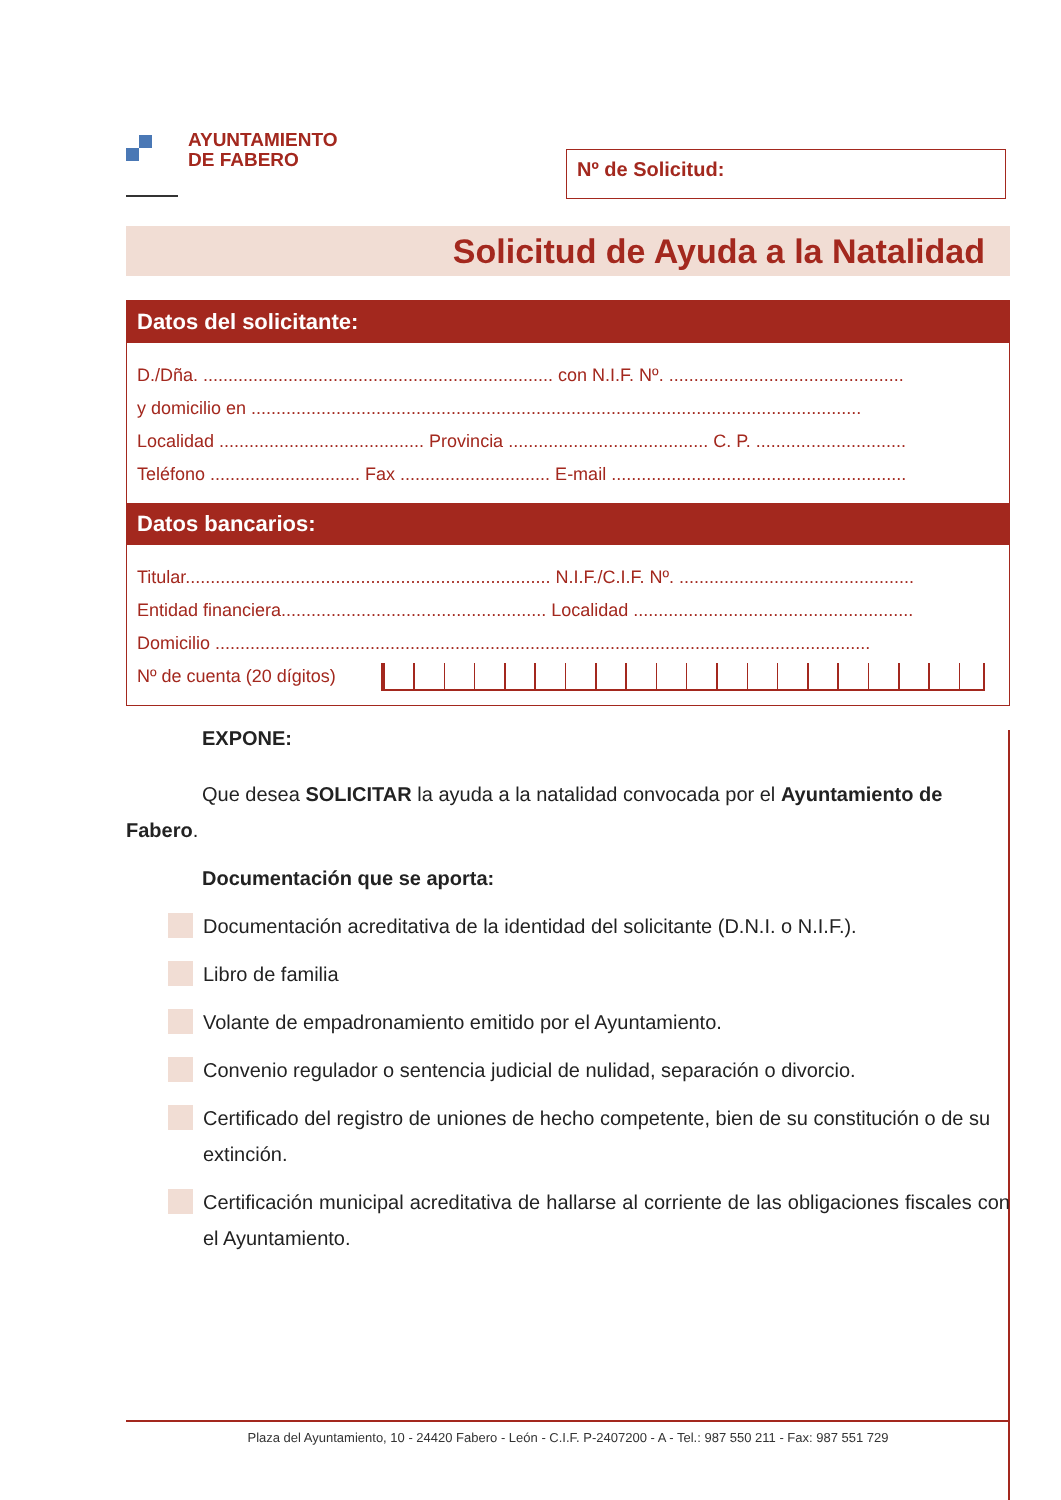AYUNTAMIENTO
DE FABERO
Nº de Solicitud:
Solicitud de Ayuda a la Natalidad
Datos del solicitante:
D./Dña. ...................................................................... con N.I.F. Nº. ...............................................
y domicilio en ..........................................................................................................................
Localidad ......................................... Provincia ........................................ C. P. ..............................
Teléfono .............................. Fax .............................. E-mail ...........................................................
Datos bancarios:
Titular......................................................................... N.I.F./C.I.F. Nº. ...............................................
Entidad financiera..................................................... Localidad ........................................................
Domicilio ...................................................................................................................................
Nº de cuenta (20 dígitos)
EXPONE:
Que desea SOLICITAR la ayuda a la natalidad convocada por el Ayuntamiento de Fabero.
Documentación que se aporta:
Documentación acreditativa de la identidad del solicitante (D.N.I. o N.I.F.).
Libro de familia
Volante de empadronamiento emitido por el Ayuntamiento.
Convenio regulador o sentencia judicial de nulidad, separación o divorcio.
Certificado del registro de uniones de hecho competente, bien de su constitución o de su extinción.
Certificación municipal acreditativa de hallarse al corriente de las obligaciones fiscales con el Ayuntamiento.
Plaza del Ayuntamiento, 10 - 24420 Fabero - León - C.I.F. P-2407200 - A - Tel.: 987 550 211 - Fax: 987 551 729